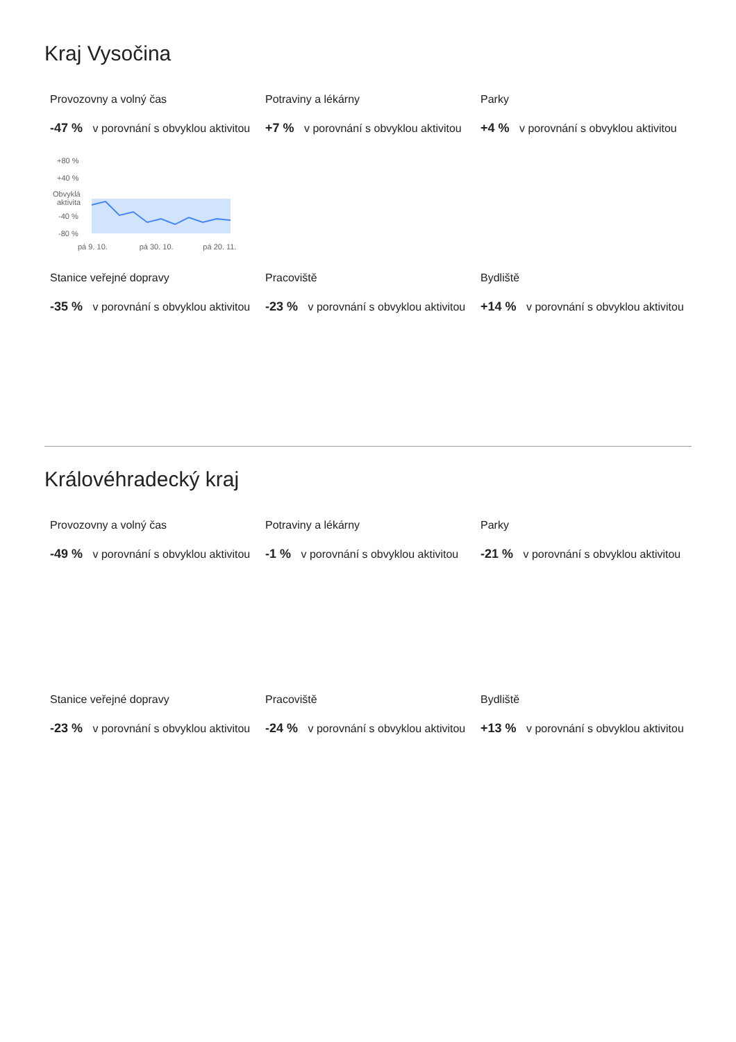Kraj Vysočina
Provozovny a volný čas
-47 % v porovnání s obvyklou aktivitou
+80 %
+40 %
Obvyklá
aktivita
-40 %
-80 %
pá 9. 10. pá 30. 10. pá 20. 11.
Potraviny a lékárny
+7 % v porovnání s obvyklou aktivitou
Parky
+4 % v porovnání s obvyklou aktivitou
Stanice veřejné dopravy
-35 % v porovnání s obvyklou aktivitou
Pracoviště
-23 % v porovnání s obvyklou aktivitou
Bydliště
+14 % v porovnání s obvyklou aktivitou
Královéhradecký kraj
Provozovny a volný čas
-49 % v porovnání s obvyklou aktivitou
Potraviny a lékárny
-1 % v porovnání s obvyklou aktivitou
Parky
-21 % v porovnání s obvyklou aktivitou
Stanice veřejné dopravy
-23 % v porovnání s obvyklou aktivitou
Pracoviště
-24 % v porovnání s obvyklou aktivitou
Bydliště
+13 % v porovnání s obvyklou aktivitou